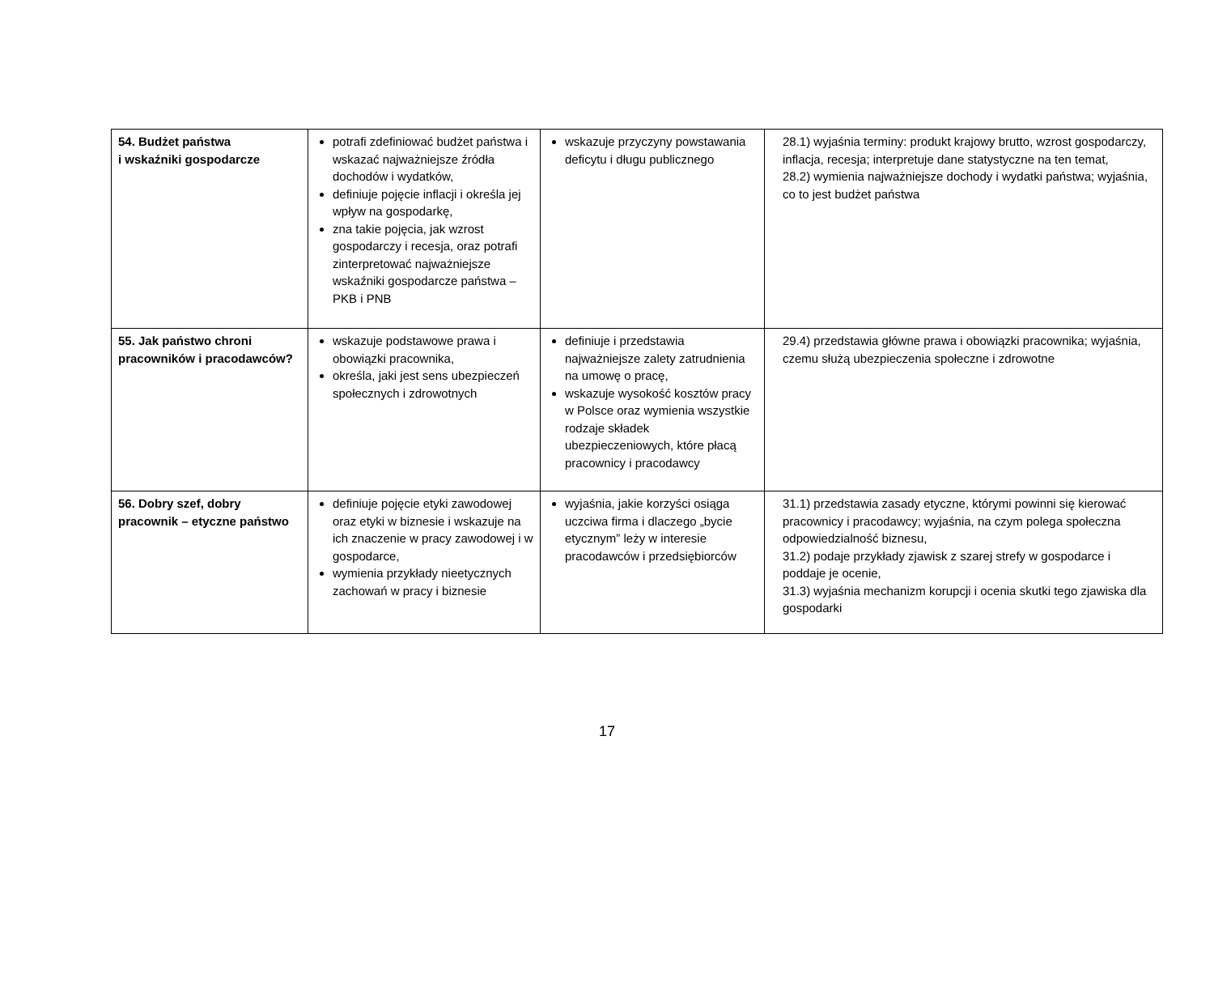| 54. Budżet państwa i wskaźniki gospodarcze | potrafi zdefiniować budżet państwa i wskazać najważniejsze źródła dochodów i wydatków, definiuje pojęcie inflacji i określa jej wpływ na gospodarkę, zna takie pojęcia, jak wzrost gospodarczy i recesja, oraz potrafi zinterpretować najważniejsze wskaźniki gospodarcze państwa – PKB i PNB | wskazuje przyczyny powstawania deficytu i długu publicznego | 28.1) wyjaśnia terminy: produkt krajowy brutto, wzrost gospodarczy, inflacja, recesja; interpretuje dane statystyczne na ten temat, 28.2) wymienia najważniejsze dochody i wydatki państwa; wyjaśnia, co to jest budżet państwa |
| 55. Jak państwo chroni pracowników i pracodawców? | wskazuje podstawowe prawa i obowiązki pracownika, określa, jaki jest sens ubezpieczeń społecznych i zdrowotnych | definiuje i przedstawia najważniejsze zalety zatrudnienia na umowę o pracę, wskazuje wysokość kosztów pracy w Polsce oraz wymienia wszystkie rodzaje składek ubezpieczeniowych, które płacą pracownicy i pracodawcy | 29.4) przedstawia główne prawa i obowiązki pracownika; wyjaśnia, czemu służą ubezpieczenia społeczne i zdrowotne |
| 56. Dobry szef, dobry pracownik – etyczne państwo | definiuje pojęcie etyki zawodowej oraz etyki w biznesie i wskazuje na ich znaczenie w pracy zawodowej i w gospodarce, wymienia przykłady nieetycznych zachowań w pracy i biznesie | wyjaśnia, jakie korzyści osiąga uczciwa firma i dlaczego „bycie etycznym” leży w interesie pracodawców i przedsiębiorców | 31.1) przedstawia zasady etyczne, którymi powinni się kierować pracownicy i pracodawcy; wyjaśnia, na czym polega społeczna odpowiedzialność biznesu, 31.2) podaje przykłady zjawisk z szarej strefy w gospodarce i poddaje je ocenie, 31.3) wyjaśnia mechanizm korupcji i ocenia skutki tego zjawiska dla gospodarki |
17